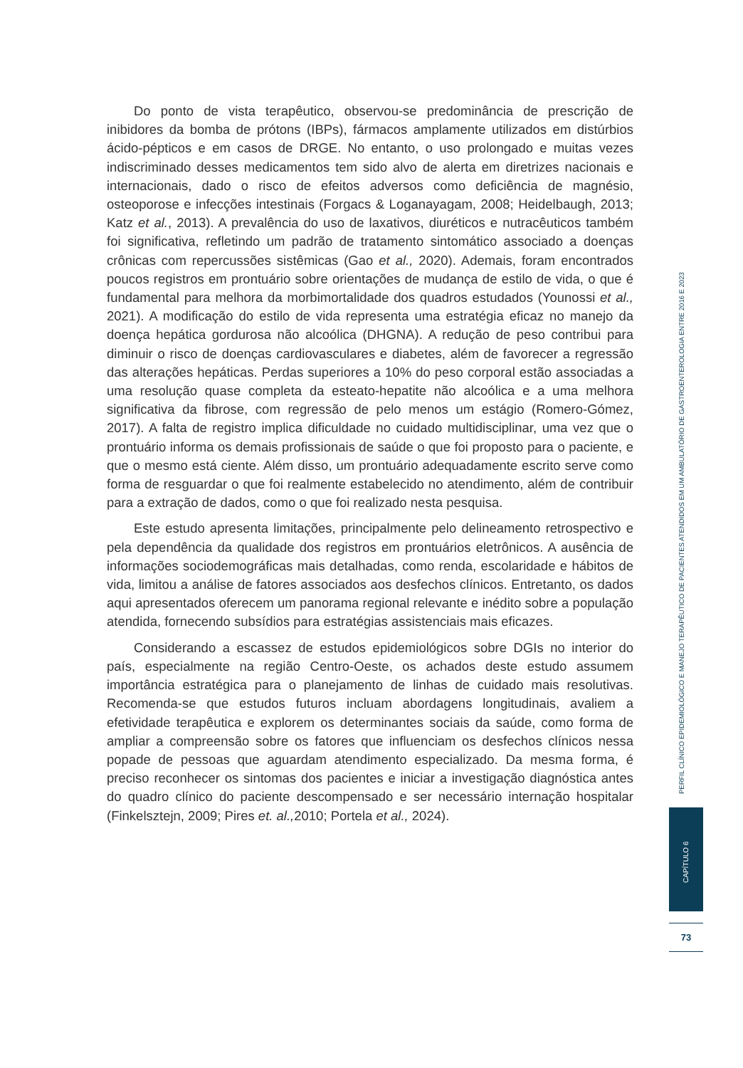Do ponto de vista terapêutico, observou-se predominância de prescrição de inibidores da bomba de prótons (IBPs), fármacos amplamente utilizados em distúrbios ácido-pépticos e em casos de DRGE. No entanto, o uso prolongado e muitas vezes indiscriminado desses medicamentos tem sido alvo de alerta em diretrizes nacionais e internacionais, dado o risco de efeitos adversos como deficiência de magnésio, osteoporose e infecções intestinais (Forgacs & Loganayagam, 2008; Heidelbaugh, 2013; Katz et al., 2013). A prevalência do uso de laxativos, diuréticos e nutracêuticos também foi significativa, refletindo um padrão de tratamento sintomático associado a doenças crônicas com repercussões sistêmicas (Gao et al., 2020). Ademais, foram encontrados poucos registros em prontuário sobre orientações de mudança de estilo de vida, o que é fundamental para melhora da morbimortalidade dos quadros estudados (Younossi et al., 2021). A modificação do estilo de vida representa uma estratégia eficaz no manejo da doença hepática gordurosa não alcoólica (DHGNA). A redução de peso contribui para diminuir o risco de doenças cardiovasculares e diabetes, além de favorecer a regressão das alterações hepáticas. Perdas superiores a 10% do peso corporal estão associadas a uma resolução quase completa da esteato-hepatite não alcoólica e a uma melhora significativa da fibrose, com regressão de pelo menos um estágio (Romero-Gómez, 2017). A falta de registro implica dificuldade no cuidado multidisciplinar, uma vez que o prontuário informa os demais profissionais de saúde o que foi proposto para o paciente, e que o mesmo está ciente. Além disso, um prontuário adequadamente escrito serve como forma de resguardar o que foi realmente estabelecido no atendimento, além de contribuir para a extração de dados, como o que foi realizado nesta pesquisa.
Este estudo apresenta limitações, principalmente pelo delineamento retrospectivo e pela dependência da qualidade dos registros em prontuários eletrônicos. A ausência de informações sociodemográficas mais detalhadas, como renda, escolaridade e hábitos de vida, limitou a análise de fatores associados aos desfechos clínicos. Entretanto, os dados aqui apresentados oferecem um panorama regional relevante e inédito sobre a população atendida, fornecendo subsídios para estratégias assistenciais mais eficazes.
Considerando a escassez de estudos epidemiológicos sobre DGIs no interior do país, especialmente na região Centro-Oeste, os achados deste estudo assumem importância estratégica para o planejamento de linhas de cuidado mais resolutivas. Recomenda-se que estudos futuros incluam abordagens longitudinais, avaliem a efetividade terapêutica e explorem os determinantes sociais da saúde, como forma de ampliar a compreensão sobre os fatores que influenciam os desfechos clínicos nessa popade de pessoas que aguardam atendimento especializado. Da mesma forma, é preciso reconhecer os sintomas dos pacientes e iniciar a investigação diagnóstica antes do quadro clínico do paciente descompensado e ser necessário internação hospitalar (Finkelsztejn, 2009; Pires et. al., 2010; Portela et al., 2024).
PERFIL CLÍNICO EPIDEMIOLÓGICO E MANEJO TERAPÊUTICO DE PACIENTES ATENDIDOS EM UM AMBULATÓRIO DE GASTROENTEROLOGIA ENTRE 2016 E 2023
CAPÍTULO 6
73